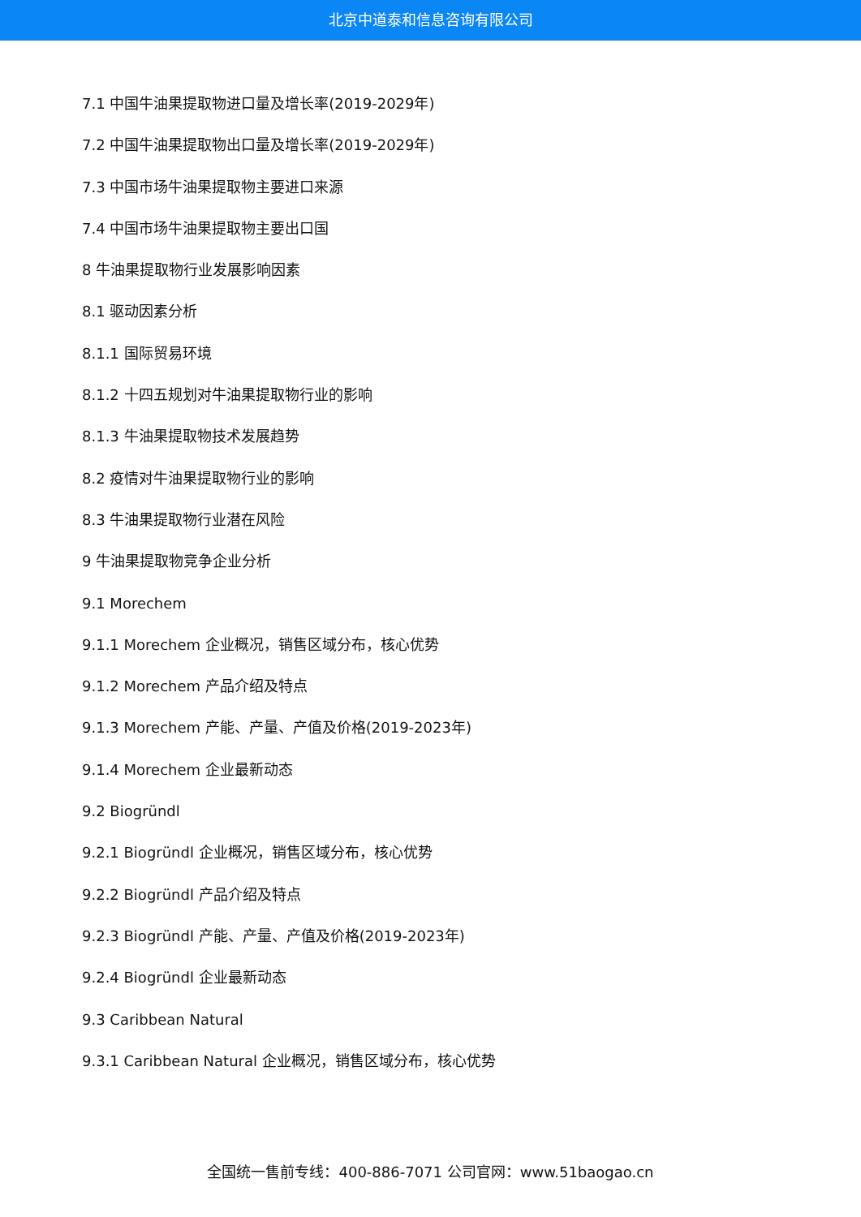北京中道泰和信息咨询有限公司
7.1 中国牛油果提取物进口量及增长率(2019-2029年)
7.2 中国牛油果提取物出口量及增长率(2019-2029年)
7.3 中国市场牛油果提取物主要进口来源
7.4 中国市场牛油果提取物主要出口国
8 牛油果提取物行业发展影响因素
8.1 驱动因素分析
8.1.1 国际贸易环境
8.1.2 十四五规划对牛油果提取物行业的影响
8.1.3 牛油果提取物技术发展趋势
8.2 疫情对牛油果提取物行业的影响
8.3 牛油果提取物行业潜在风险
9 牛油果提取物竞争企业分析
9.1 Morechem
9.1.1 Morechem 企业概况，销售区域分布，核心优势
9.1.2 Morechem 产品介绍及特点
9.1.3 Morechem 产能、产量、产值及价格(2019-2023年)
9.1.4 Morechem 企业最新动态
9.2 Biogründl
9.2.1 Biogründl 企业概况，销售区域分布，核心优势
9.2.2 Biogründl 产品介绍及特点
9.2.3 Biogründl 产能、产量、产值及价格(2019-2023年)
9.2.4 Biogründl 企业最新动态
9.3 Caribbean Natural
9.3.1 Caribbean Natural 企业概况，销售区域分布，核心优势
全国统一售前专线：400-886-7071 公司官网：www.51baogao.cn